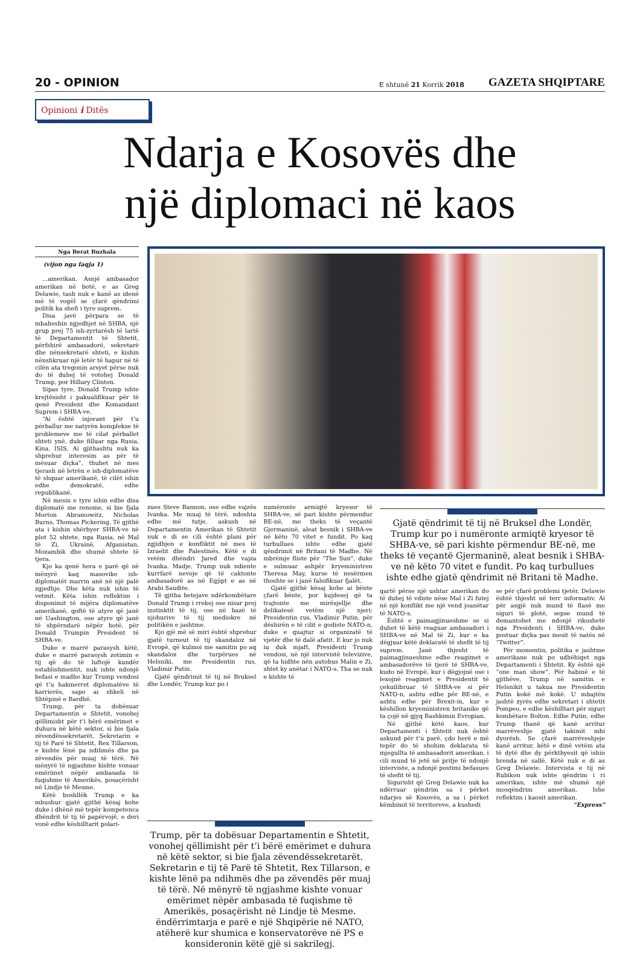20 - OPINION E shtunë 21 Korrik 2018 GAZETA SHQIPTARE
Opinioni i Ditës
Ndarja e Kosovës dhe
një diplomaci në kaos
Nga Berat Buzhala
(vijon nga faqja 1)
...amerikan. Asnjë ambasador amerikan në botë, e as Greg Delawie, tash nuk e kanë as idenë më të vogël se çfarë qëndrimi politik ka shefi i tyre suprem.
Disa javë përpara se të mbaheshin zgjedhjet në SHBA, një grup prej 75 ish-zyrtarësh të lartë të Departamentit të Shtetit, përfshirë ambasadorë, sekretarë dhe nënsekretarë shteti, e kishin nënshkruar një letër të hapur në të cilën ata tregonin arsyet përse nuk do të duhej të votohej Donald Trump, por Hillary Clinton.
Sipas tyre, Donald Trump ishte krejtësisht i pakualifikuar për të qenë President dhe Komandant Suprem i SHBA-ve.
“Ai është injorant për t’u përballur me natyrën komplekse të problemeve me të cilat përballet shteti ynë, duke filluar nga Rusia, Kina, ISIS. Ai gjithashtu nuk ka shprehur interesim as për të mësuar diçka”, thuhet në mes tjerash në letrën e ish-diplomatëve të shquar amerikanë, të cilët ishin edhe demokratë, edhe republikanë.
Në mesin e tyre ishin edhe disa diplomatë me renome, si bie fjala Morton Abramowitz, Nicholas Burns, Thomas Pickering. Të gjithë ata i kishin shërbyer SHBA-ve në plot 52 shtete, nga Rusia, në Mal të Zi, Ukrainë, Afganistan, Mozambik dhe shumë shtete të tjera.
Kjo ka qenë hera e parë që në mënyrë kaq masovike ish- diplomatët marrin anë në një palë zgjedhje. Dhe këta nuk ishin të vetmit. Këta ishin reflektim i disponimit të mijëra diplomatëve amerikanë, qoftë të atyre që janë në Uashington, ose atyre që janë të shpërndarë nëpër botë, për Donald Trumpin President të SHBA-ve.
Duke e marrë parasysh këtë, duke e marrë parasysh zotimin e tij që do të luftojë kundër establishmentit, nuk ishte ndonjë befasi e madhe kur Trump vendosi që t’u hakmerret diplomatëve të karrierës, sapo ai shkeli në Shtëpinë e Bardhë.
Trump, për ta dobësuar Departamentin e Shtetit, vonohej qëllimisht për t’i bërë emërimet e duhura në këtë sektor, si bie fjala zëvendëssekretarët. Sekretarin e tij të Parë të Shtetit, Rex Tillarson, e kishte lënë pa ndihmës dhe pa zëvendës për muaj të tërë. Në mënyrë të ngjashme kishte vonuar emërimet nëpër ambasada të fuqishme të Amerikës, posaçërisht në Lindje të Mesme.
Këtë boshllëk Trump e ka mbushur gjatë gjithë kësaj kohe duke i dhënë më tepër kompetenca dhëndrit të tij të papërvojë, e deri vonë edhe këshilltarit polari-
zues Steve Bannon, ose edhe vajzës Ivanka. Me muaj të tërë, ndoshta edhe më tutje, askush në Departamentin Amerikan të Shtetit nuk e di se cili është plani për zgjidhjen e konfliktit në mes të Izraelit dhe Palestinës. Këtë e di vetëm dhëndri Jared dhe vajza Ivanka. Madje, Trump nuk ndiente kurrfarë nevoje që të caktonte ambasadorë as në Egjipt e as në Arabi Saudite.
Të gjitha betejave ndërkombëtare Donald Trump i rrekej ose nisur prej instinktit të tij, ose në bazë të njohurive të tij mediokre në politikën e jashtme.
Kjo gjë më së miri është shprehur gjatë turneut të tij skandaloz në Evropë, që kulmoi me samitin po aq skandaloz dhe turpërues në Helsniki, me Presidentin rus, Vladimir Putin.
Gjatë qëndrimit të tij në Bruksel dhe Londër, Trump kur po i
numëronte armiqtë kryesor të SHBA-ve, së pari kishte përmendur BE-në, me theks të veçantë Gjermaninë, aleat besnik i SHBA-ve në këto 70 vitet e fundit. Po kaq turbullues ishte edhe gjatë qëndrimit në Britani të Madhe. Në mbrëmje fliste për “The Sun”, duke e sulmuar ashpër kryeministren Theresa May, kurse të nesërmen thoshte se i janë falsifikuar fjalët.
Gjatë gjithë kësaj kohe ai bënte çfarë bënte, por kujdesej që ta trajtonte me mirësjellje dhe delikatesë vetëm një njeri: Presidentin rus, Vladimir Putin, për dëshirën e të cilit e godiste NATO-n, duke e quajtur si organizatë të vjetër dhe të dalë afatit. E kur jo nuk iu duk mjaft, Presidenti Trump vendosi, në një intervistë televizive, që ta hidhte nën autobus Malin e Zi, shtet ky anëtar i NATO-s. Tha se nuk e kishte të
Gjatë qëndrimit të tij në Bruksel dhe Londër, Trump kur po i numëronte armiqtë kryesor të SHBA-ve, së pari kishte përmendur BE-në, me theks të veçantë Gjermaninë, aleat besnik i SHBA-ve në këto 70 vitet e fundit. Po kaq turbullues ishte edhe gjatë qëndrimit në Britani të Madhe.
qartë përse një ushtar amerikan do të duhej të vdiste nëse Mal i Zi futej në një konflikt me një vend joanëtar të NATO-s.
Është e paimagjinueshme se si duhet të këtë reaguar ambasadori i SHBA-ve në Mal të Zi, kur e ka dëgjuar këtë deklaratë të shefit të tij suprem. Janë thjesht të paimagjinueshme edhe reagimet e ambasadorëve të tjerë të SHBA-ve, kudo në Evropë, kur i dëgjojnë ose i lexojnë reagimet e Presidentit të çekuilibruar të SHBA-ve si për NATO-n, ashtu edhe për BE-në, e ashtu edhe për Brexit-in, kur e këshillon kryeministren britanike që ta çojë në gjyq Bashkimin Evropian.
Në gjithë këtë kaos, kur Departamenti i Shtetit nuk është askund për t’u parë, çdo herë e më tepër do të shohim deklarata të mjegullta të ambasadorit amerikan, i cili mund të jetë në pritje të ndonjë interviste, a ndonjë postimi befasues të shefit të tij.
Sigurisht që Greg Delawie nuk ka ndërruar qëndrim sa i përket ndarjes së Kosovës, a sa i përket këmbimit të territoreve, a kushedi
se për çfarë problemi tjetër. Delawie është thjesht në terr informativ. Ai për asgjë nuk mund të flasë me siguri të plotë, sepse mund të demantohet me ndonjë rikoshetë nga Presidenti i SHBA-ve, duke postuar diçka pas mesit të natës në “Twitter”.
Për momentin, politika e jashtme amerikane nuk po udhëhiqet nga Departamenti i Shtetit. Ky është një “one man show”. Për habinë e të gjithëve, Trump në samitin e Helsnikit u takua me Presidentin Putin kokë më kokë. U mbajtën jashtë zyrës edhe sekretari i shtetit Pompeo, e edhe këshilltari për siguri kombëtare Bolton. Edhe Putin, edhe Trump thanë që kanë arritur marrëveshje gjatë takimit mbi dyorësh. Se çfarë marrëveshjeje kanë arritur, këtë e dinë vetëm ata të dytë dhe dy përkthyesit që ishin brenda në sallë. Këtë nuk e di as Greg Delawie. Intervista e tij në Rubikon nuk ishte qëndrim i ri amerikan, ishte më shumë një mosqëndrim amerikan. Ishe reflektim i kaosit amerikan.
“Express”
Trump, për ta dobësuar Departamentin e Shtetit, vonohej qëllimisht për t’i bërë emërimet e duhura në këtë sektor, si bie fjala zëvendëssekretarët. Sekretarin e tij të Parë të Shtetit, Rex Tillarson, e kishte lënë pa ndihmës dhe pa zëvendës për muaj të tërë. Në mënyrë të ngjashme kishte vonuar emërimet nëpër ambasada të fuqishme të Amerikës, posaçërisht në Lindje të Mesme. ëndërrimtarja e parë e një Shqipërie në NATO, atëherë kur shumica e konservatorëve në PS e konsideronin këtë gjë si sakrilegj.